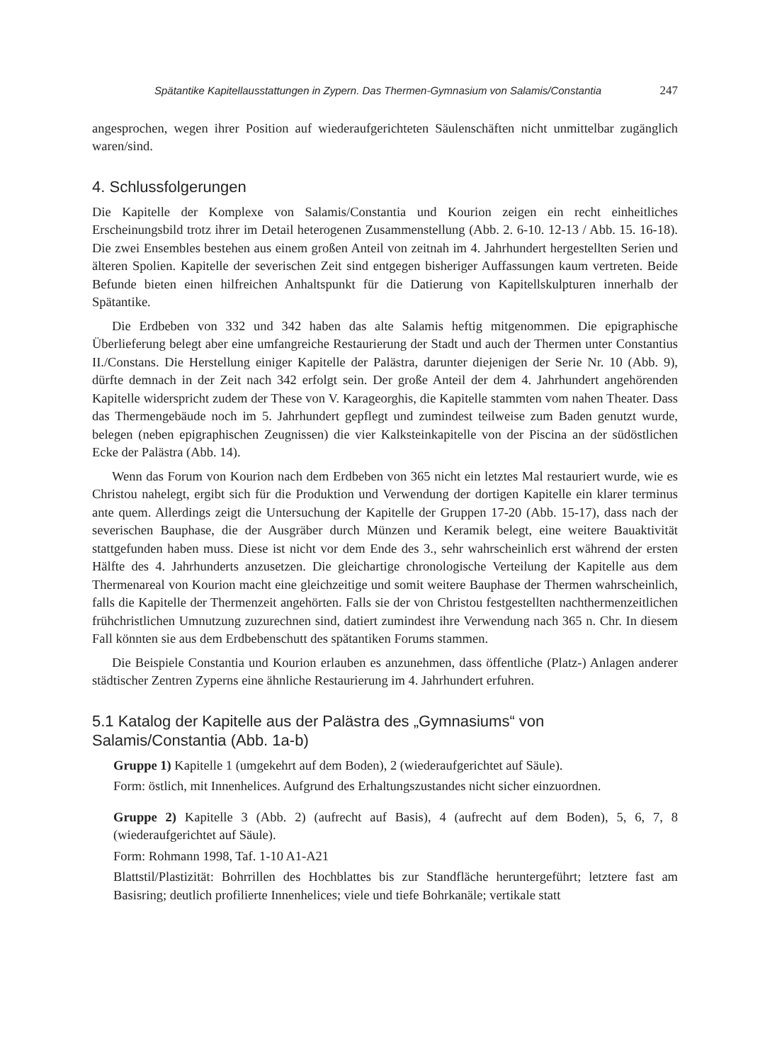Spätantike Kapitellausstattungen in Zypern. Das Thermen-Gymnasium von Salamis/Constantia 247
angesprochen, wegen ihrer Position auf wiederaufgerichteten Säulenschäften nicht unmittelbar zugänglich waren/sind.
4. Schlussfolgerungen
Die Kapitelle der Komplexe von Salamis/Constantia und Kourion zeigen ein recht einheitliches Erscheinungsbild trotz ihrer im Detail heterogenen Zusammenstellung (Abb. 2. 6-10. 12-13 / Abb. 15. 16-18). Die zwei Ensembles bestehen aus einem großen Anteil von zeitnah im 4. Jahrhundert hergestellten Serien und älteren Spolien. Kapitelle der severischen Zeit sind entgegen bisheriger Auffassungen kaum vertreten. Beide Befunde bieten einen hilfreichen Anhaltspunkt für die Datierung von Kapitellskulpturen innerhalb der Spätantike.
Die Erdbeben von 332 und 342 haben das alte Salamis heftig mitgenommen. Die epigraphische Überlieferung belegt aber eine umfangreiche Restaurierung der Stadt und auch der Thermen unter Constantius II./Constans. Die Herstellung einiger Kapitelle der Palästra, darunter diejenigen der Serie Nr. 10 (Abb. 9), dürfte demnach in der Zeit nach 342 erfolgt sein. Der große Anteil der dem 4. Jahrhundert angehörenden Kapitelle widerspricht zudem der These von V. Karageorghis, die Kapitelle stammten vom nahen Theater. Dass das Thermengebäude noch im 5. Jahrhundert gepflegt und zumindest teilweise zum Baden genutzt wurde, belegen (neben epigraphischen Zeugnissen) die vier Kalksteinkapitelle von der Piscina an der südöstlichen Ecke der Palästra (Abb. 14).
Wenn das Forum von Kourion nach dem Erdbeben von 365 nicht ein letztes Mal restauriert wurde, wie es Christou nahelegt, ergibt sich für die Produktion und Verwendung der dortigen Kapitelle ein klarer terminus ante quem. Allerdings zeigt die Untersuchung der Kapitelle der Gruppen 17-20 (Abb. 15-17), dass nach der severischen Bauphase, die der Ausgräber durch Münzen und Keramik belegt, eine weitere Bauaktivität stattgefunden haben muss. Diese ist nicht vor dem Ende des 3., sehr wahrscheinlich erst während der ersten Hälfte des 4. Jahrhunderts anzusetzen. Die gleichartige chronologische Verteilung der Kapitelle aus dem Thermenareal von Kourion macht eine gleichzeitige und somit weitere Bauphase der Thermen wahrscheinlich, falls die Kapitelle der Thermenzeit angehörten. Falls sie der von Christou festgestellten nachthermenzeitlichen frühchristlichen Umnutzung zuzurechnen sind, datiert zumindest ihre Verwendung nach 365 n. Chr. In diesem Fall könnten sie aus dem Erdbebenschutt des spätantiken Forums stammen.
Die Beispiele Constantia und Kourion erlauben es anzunehmen, dass öffentliche (Platz-) Anlagen anderer städtischer Zentren Zyperns eine ähnliche Restaurierung im 4. Jahrhundert erfuhren.
5.1 Katalog der Kapitelle aus der Palästra des „Gymnasiums“ von Salamis/Constantia (Abb. 1a-b)
Gruppe 1) Kapitelle 1 (umgekehrt auf dem Boden), 2 (wiederaufgerichtet auf Säule).
Form: östlich, mit Innenhelices. Aufgrund des Erhaltungszustandes nicht sicher einzuordnen.
Gruppe 2) Kapitelle 3 (Abb. 2) (aufrecht auf Basis), 4 (aufrecht auf dem Boden), 5, 6, 7, 8 (wiederaufgerichtet auf Säule).
Form: Rohmann 1998, Taf. 1-10 A1-A21
Blattstil/Plastizität: Bohrrillen des Hochblattes bis zur Standfläche heruntergeführt; letztere fast am Basisring; deutlich profilierte Innenhelices; viele und tiefe Bohrkanäle; vertikale statt